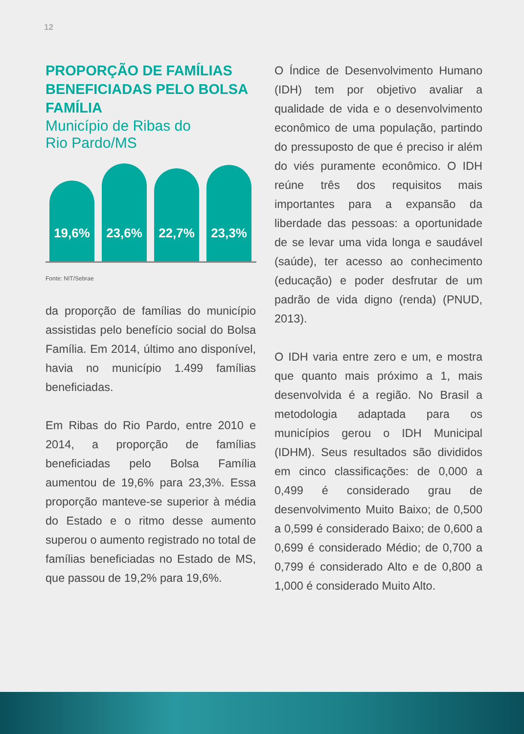12
PROPORÇÃO DE FAMÍLIAS BENEFICIADAS PELO BOLSA FAMÍLIA
Município de Ribas do
Rio Pardo/MS
19,6%
23,6%
22,7%
23,3%
Fonte: NIT/Sebrae
da proporção de famílias do município assistidas pelo benefício social do Bolsa Família. Em 2014, último ano disponível, havia no município 1.499 famílias beneficiadas.
Em Ribas do Rio Pardo, entre 2010 e 2014, a proporção de famílias beneficiadas pelo Bolsa Família aumentou de 19,6% para 23,3%. Essa proporção manteve-se superior à média do Estado e o ritmo desse aumento superou o aumento registrado no total de famílias beneficiadas no Estado de MS, que passou de 19,2% para 19,6%.
O Índice de Desenvolvimento Humano (IDH) tem por objetivo avaliar a qualidade de vida e o desenvolvimento econômico de uma população, partindo do pressuposto de que é preciso ir além do viés puramente econômico. O IDH reúne três dos requisitos mais importantes para a expansão da liberdade das pessoas: a oportunidade de se levar uma vida longa e saudável (saúde), ter acesso ao conhecimento (educação) e poder desfrutar de um padrão de vida digno (renda) (PNUD, 2013).
O IDH varia entre zero e um, e mostra que quanto mais próximo a 1, mais desenvolvida é a região. No Brasil a metodologia adaptada para os municípios gerou o IDH Municipal (IDHM). Seus resultados são divididos em cinco classificações: de 0,000 a 0,499 é considerado grau de desenvolvimento Muito Baixo; de 0,500 a 0,599 é considerado Baixo; de 0,600 a 0,699 é considerado Médio; de 0,700 a 0,799 é considerado Alto e de 0,800 a 1,000 é considerado Muito Alto.